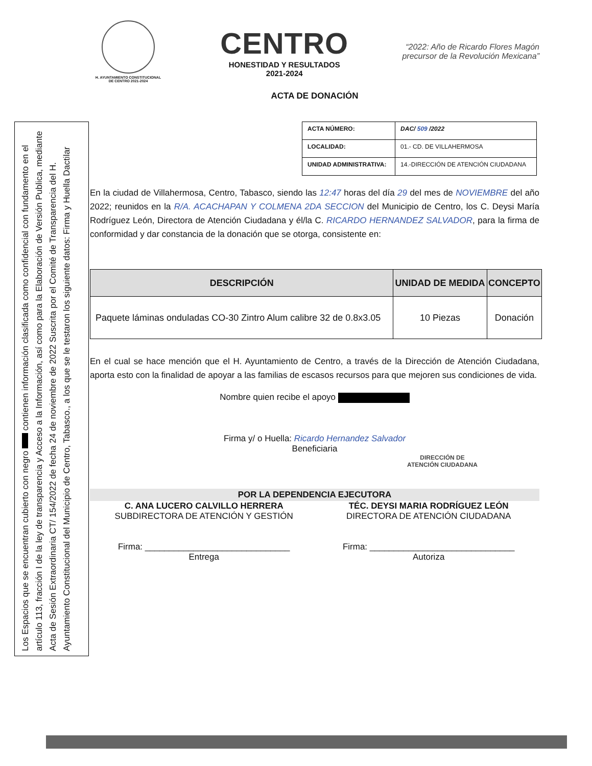Los Espacios que se encuentran cubierto con negro contienen información clasificada como confidencial con fundamento en el artículo 113, fracción I de la ley de transparencia y Acceso a la Información, así como para la Elaboración de Versión Publica, mediante Acta de Sesión Extraordinaria CT/ 154/2022 de fecha 24 de noviembre de 2022 Suscrita por el Comité de Transparencia del H. Ayuntamiento Constitucional del Municipio de Centro, Tabasco., a los que se le testaron los siguiente datos: Firma y Huella Dactilar
H. AYUNTAMIENTO CONSTITUCIONAL
DE CENTRO 2021-2024
CENTRO
HONESTIDAD Y RESULTADOS
2021-2024
“2022: Año de Ricardo Flores Magón
precursor de la Revolución Mexicana”
ACTA DE DONACIÓN
| ACTA NÚMERO: | DAC/ 509 /2022 |
| LOCALIDAD: | 01.- CD. DE VILLAHERMOSA |
| UNIDAD ADMINISTRATIVA: | 14.-DIRECCIÓN DE ATENCIÓN CIUDADANA |
En la ciudad de Villahermosa, Centro, Tabasco, siendo las 12:47 horas del día 29 del mes de NOVIEMBRE del año 2022; reunidos en la R/A. ACACHAPAN Y COLMENA 2DA SECCION del Municipio de Centro, los C. Deysi María Rodríguez León, Directora de Atención Ciudadana y él/la C. RICARDO HERNANDEZ SALVADOR, para la firma de conformidad y dar constancia de la donación que se otorga, consistente en:
| DESCRIPCIÓN | UNIDAD DE MEDIDA | CONCEPTO |
| --- | --- | --- |
| Paquete láminas onduladas CO-30 Zintro Alum calibre 32 de 0.8x3.05 | 10 Piezas | Donación |
En el cual se hace mención que el H. Ayuntamiento de Centro, a través de la Dirección de Atención Ciudadana, aporta esto con la finalidad de apoyar a las familias de escasos recursos para que mejoren sus condiciones de vida.
Nombre quien recibe el apoyo
Firma y/ o Huella: Ricardo Hernandez Salvador
Beneficiaria
DIRECCIÓN DE
ATENCIÓN CIUDADANA
POR LA DEPENDENCIA EJECUTORA
C. ANA LUCERO CALVILLO HERRERA
SUBDIRECTORA DE ATENCIÓN Y GESTIÓN
Firma: ______________________________
Entrega
TÉC. DEYSI MARIA RODRÍGUEZ LEÓN
DIRECTORA DE ATENCIÓN CIUDADANA
Firma: ______________________________
Autoriza